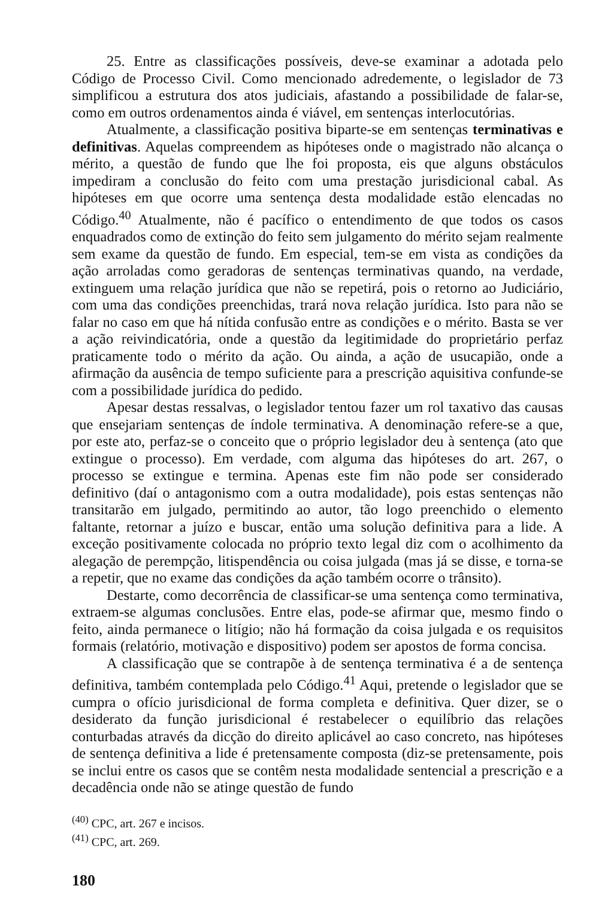25. Entre as classificações possíveis, deve-se examinar a adotada pelo Código de Processo Civil. Como mencionado adredemente, o legislador de 73 simplificou a estrutura dos atos judiciais, afastando a possibilidade de falar-se, como em outros ordenamentos ainda é viável, em sentenças interlocutórias.
Atualmente, a classificação positiva biparte-se em sentenças terminativas e definitivas. Aquelas compreendem as hipóteses onde o magistrado não alcança o mérito, a questão de fundo que lhe foi proposta, eis que alguns obstáculos impediram a conclusão do feito com uma prestação jurisdicional cabal. As hipóteses em que ocorre uma sentença desta modalidade estão elencadas no Código.<sup>40</sup> Atualmente, não é pacífico o entendimento de que todos os casos enquadrados como de extinção do feito sem julgamento do mérito sejam realmente sem exame da questão de fundo. Em especial, tem-se em vista as condições da ação arroladas como geradoras de sentenças terminativas quando, na verdade, extinguem uma relação jurídica que não se repetirá, pois o retorno ao Judiciário, com uma das condições preenchidas, trará nova relação jurídica. Isto para não se falar no caso em que há nítida confusão entre as condições e o mérito. Basta se ver a ação reivindicatória, onde a questão da legitimidade do proprietário perfaz praticamente todo o mérito da ação. Ou ainda, a ação de usucapião, onde a afirmação da ausência de tempo suficiente para a prescrição aquisitiva confunde-se com a possibilidade jurídica do pedido.
Apesar destas ressalvas, o legislador tentou fazer um rol taxativo das causas que ensejariam sentenças de índole terminativa. A denominação refere-se a que, por este ato, perfaz-se o conceito que o próprio legislador deu à sentença (ato que extingue o processo). Em verdade, com alguma das hipóteses do art. 267, o processo se extingue e termina. Apenas este fim não pode ser considerado definitivo (daí o antagonismo com a outra modalidade), pois estas sentenças não transitarão em julgado, permitindo ao autor, tão logo preenchido o elemento faltante, retornar a juízo e buscar, então uma solução definitiva para a lide. A exceção positivamente colocada no próprio texto legal diz com o acolhimento da alegação de perempção, litispendência ou coisa julgada (mas já se disse, e torna-se a repetir, que no exame das condições da ação também ocorre o trânsito).
Destarte, como decorrência de classificar-se uma sentença como terminativa, extraem-se algumas conclusões. Entre elas, pode-se afirmar que, mesmo findo o feito, ainda permanece o litígio; não há formação da coisa julgada e os requisitos formais (relatório, motivação e dispositivo) podem ser apostos de forma concisa.
A classificação que se contrapõe à de sentença terminativa é a de sentença definitiva, também contemplada pelo Código.<sup>41</sup> Aqui, pretende o legislador que se cumpra o ofício jurisdicional de forma completa e definitiva. Quer dizer, se o desiderato da função jurisdicional é restabelecer o equilíbrio das relações conturbadas através da dicção do direito aplicável ao caso concreto, nas hipóteses de sentença definitiva a lide é pretensamente composta (diz-se pretensamente, pois se inclui entre os casos que se contêm nesta modalidade sentencial a prescrição e a decadência onde não se atinge questão de fundo
<sup>(40)</sup> CPC, art. 267 e incisos.
<sup>(41)</sup> CPC, art. 269.
180